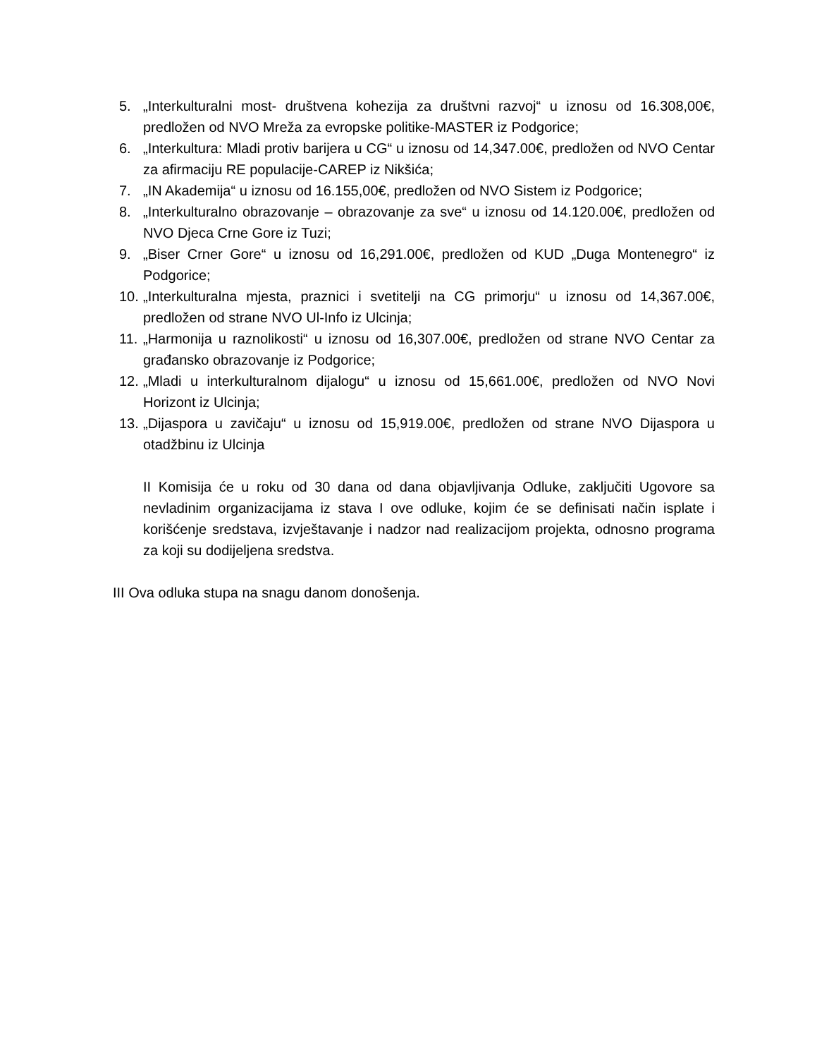5. „Interkulturalni most- društvena kohezija za društvni razvoj“ u iznosu od 16.308,00€, predložen od NVO Mreža za evropske politike-MASTER iz Podgorice;
6. „Interkultura: Mladi protiv barijera u CG“ u iznosu od 14,347.00€, predložen od NVO Centar za afirmaciju RE populacije-CAREP iz Nikšića;
7. „IN Akademija“ u iznosu od 16.155,00€, predložen od NVO Sistem iz Podgorice;
8. „Interkulturalno obrazovanje – obrazovanje za sve“ u iznosu od 14.120.00€, predložen od NVO Djeca Crne Gore iz Tuzi;
9. „Biser Crner Gore“ u iznosu od 16,291.00€, predložen od KUD „Duga Montenegro“ iz Podgorice;
10. „Interkulturalna mjesta, praznici i svetitelji na CG primorju“ u iznosu od 14,367.00€, predložen od strane NVO Ul-Info iz Ulcinja;
11. „Harmonija u raznolikosti“ u iznosu od 16,307.00€, predložen od strane NVO Centar za građansko obrazovanje iz Podgorice;
12. „Mladi u interkulturalnom dijalogu“ u iznosu od 15,661.00€, predložen od NVO Novi Horizont iz Ulcinja;
13. „Dijaspora u zavičaju“ u iznosu od 15,919.00€, predložen od strane NVO Dijaspora u otadžbinu iz Ulcinja
II Komisija će u roku od 30 dana od dana objavljivanja Odluke, zaključiti Ugovore sa nevladinim organizacijama iz stava I ove odluke, kojim će se definisati način isplate i korišćenje sredstava, izvještavanje i nadzor nad realizacijom projekta, odnosno programa za koji su dodijeljena sredstva.
III Ova odluka stupa na snagu danom donošenja.